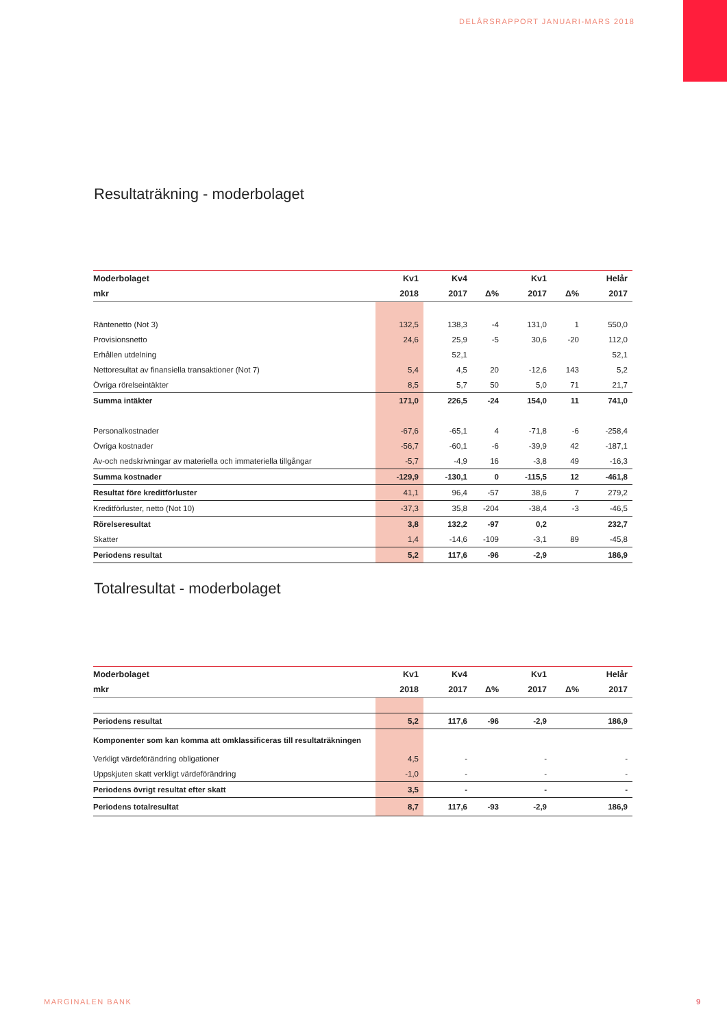DELÅRSRAPPORT JANUARI-MARS 2018
Resultaträkning - moderbolaget
| Moderbolaget | Kv1 | Kv4 | | Kv1 | | Helår |
| --- | --- | --- | --- | --- | --- | --- |
| mkr | 2018 | 2017 | Δ% | 2017 | Δ% | 2017 |
| Räntenetto (Not 3) | 132,5 | 138,3 | -4 | 131,0 | 1 | 550,0 |
| Provisionsnetto | 24,6 | 25,9 | -5 | 30,6 | -20 | 112,0 |
| Erhållen utdelning | | 52,1 | | | | 52,1 |
| Nettoresultat av finansiella transaktioner (Not 7) | 5,4 | 4,5 | 20 | -12,6 | 143 | 5,2 |
| Övriga rörelseintäkter | 8,5 | 5,7 | 50 | 5,0 | 71 | 21,7 |
| Summa intäkter | 171,0 | 226,5 | -24 | 154,0 | 11 | 741,0 |
| Personalkostnader | -67,6 | -65,1 | 4 | -71,8 | -6 | -258,4 |
| Övriga kostnader | -56,7 | -60,1 | -6 | -39,9 | 42 | -187,1 |
| Av-och nedskrivningar av materiella och immateriella tillgångar | -5,7 | -4,9 | 16 | -3,8 | 49 | -16,3 |
| Summa kostnader | -129,9 | -130,1 | 0 | -115,5 | 12 | -461,8 |
| Resultat före kreditförluster | 41,1 | 96,4 | -57 | 38,6 | 7 | 279,2 |
| Kreditförluster, netto (Not 10) | -37,3 | 35,8 | -204 | -38,4 | -3 | -46,5 |
| Rörelseresultat | 3,8 | 132,2 | -97 | 0,2 | | 232,7 |
| Skatter | 1,4 | -14,6 | -109 | -3,1 | 89 | -45,8 |
| Periodens resultat | 5,2 | 117,6 | -96 | -2,9 | | 186,9 |
Totalresultat - moderbolaget
| Moderbolaget | Kv1 | Kv4 | | Kv1 | | Helår |
| --- | --- | --- | --- | --- | --- | --- |
| mkr | 2018 | 2017 | Δ% | 2017 | Δ% | 2017 |
| Periodens resultat | 5,2 | 117,6 | -96 | -2,9 | | 186,9 |
| Komponenter som kan komma att omklassificeras till resultaträkningen | | | | | | |
| Verkligt värdeförändring obligationer | 4,5 | - | | - | | - |
| Uppskjuten skatt verkligt värdeförändring | -1,0 | - | | - | | - |
| Periodens övrigt resultat efter skatt | 3,5 | - | | - | | - |
| Periodens totalresultat | 8,7 | 117,6 | -93 | -2,9 | | 186,9 |
MARGINALEN BANK 9